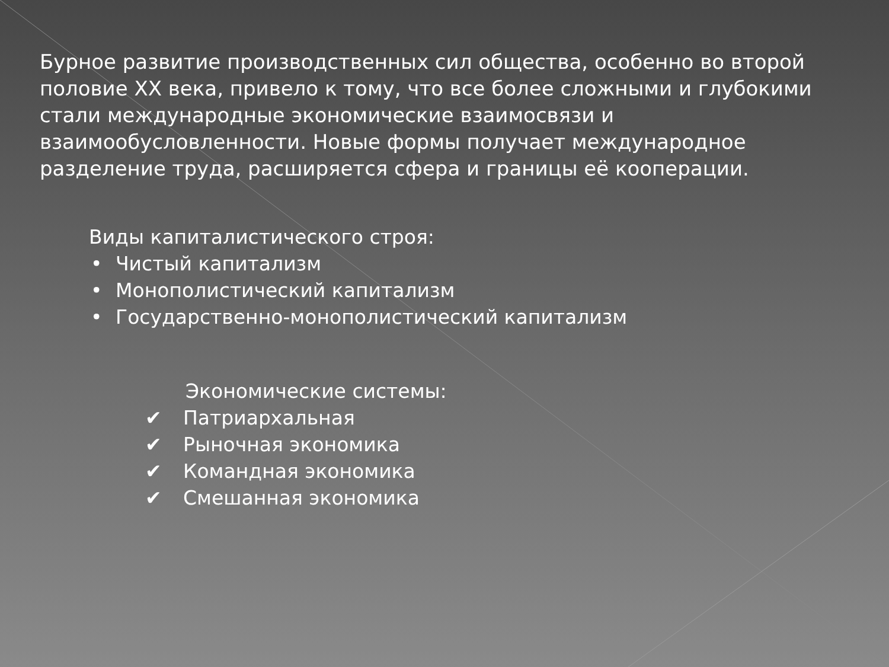Бурное развитие производственных сил общества, особенно во второй половие XX века, привело к тому, что все более сложными и глубокими стали международные экономические взаимосвязи и взаимообусловленности. Новые формы получает международное разделение труда, расширяется сфера и границы её кооперации.
Виды капиталистического строя:
• Чистый капитализм
• Монополистический капитализм
• Государственно-монополистический капитализм
Экономические системы:
✔ Патриархальная
✔ Рыночная экономика
✔ Командная экономика
✔ Смешанная экономика